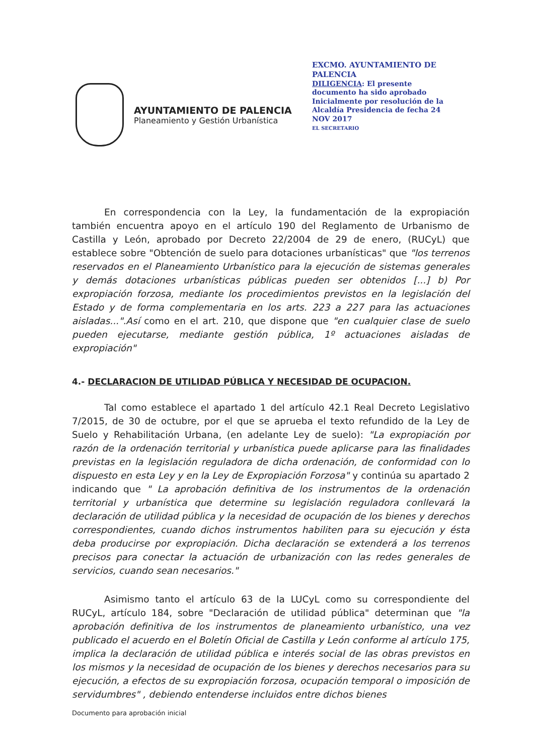AYUNTAMIENTO DE PALENCIA
Planeamiento y Gestión Urbanística
EXCMO. AYUNTAMIENTO DE PALENCIA
DILIGENCIA: El presente documento ha sido aprobado Inicialmente por resolución de la Alcaldía Presidencia de fecha 24 NOV 2017
EL SECRETARIO
En correspondencia con la Ley, la fundamentación de la expropiación también encuentra apoyo en el artículo 190 del Reglamento de Urbanismo de Castilla y León, aprobado por Decreto 22/2004 de 29 de enero, (RUCyL) que establece sobre "Obtención de suelo para dotaciones urbanísticas" que "los terrenos reservados en el Planeamiento Urbanístico para la ejecución de sistemas generales y demás dotaciones urbanísticas públicas pueden ser obtenidos [...] b) Por expropiación forzosa, mediante los procedimientos previstos en la legislación del Estado y de forma complementaria en los arts. 223 a 227 para las actuaciones aisladas...".Así como en el art. 210, que dispone que "en cualquier clase de suelo pueden ejecutarse, mediante gestión pública, 1º actuaciones aisladas de expropiación"
4.- DECLARACION DE UTILIDAD PÚBLICA Y NECESIDAD DE OCUPACION.
Tal como establece el apartado 1 del artículo 42.1 Real Decreto Legislativo 7/2015, de 30 de octubre, por el que se aprueba el texto refundido de la Ley de Suelo y Rehabilitación Urbana, (en adelante Ley de suelo): "La expropiación por razón de la ordenación territorial y urbanística puede aplicarse para las finalidades previstas en la legislación reguladora de dicha ordenación, de conformidad con lo dispuesto en esta Ley y en la Ley de Expropiación Forzosa" y continúa su apartado 2 indicando que " La aprobación definitiva de los instrumentos de la ordenación territorial y urbanística que determine su legislación reguladora conllevará la declaración de utilidad pública y la necesidad de ocupación de los bienes y derechos correspondientes, cuando dichos instrumentos habiliten para su ejecución y ésta deba producirse por expropiación. Dicha declaración se extenderá a los terrenos precisos para conectar la actuación de urbanización con las redes generales de servicios, cuando sean necesarios."
Asimismo tanto el artículo 63 de la LUCyL como su correspondiente del RUCyL, artículo 184, sobre "Declaración de utilidad pública" determinan que "la aprobación definitiva de los instrumentos de planeamiento urbanístico, una vez publicado el acuerdo en el Boletín Oficial de Castilla y León conforme al artículo 175, implica la declaración de utilidad pública e interés social de las obras previstos en los mismos y la necesidad de ocupación de los bienes y derechos necesarios para su ejecución, a efectos de su expropiación forzosa, ocupación temporal o imposición de servidumbres" , debiendo entenderse incluidos entre dichos bienes
Documento para aprobación inicial